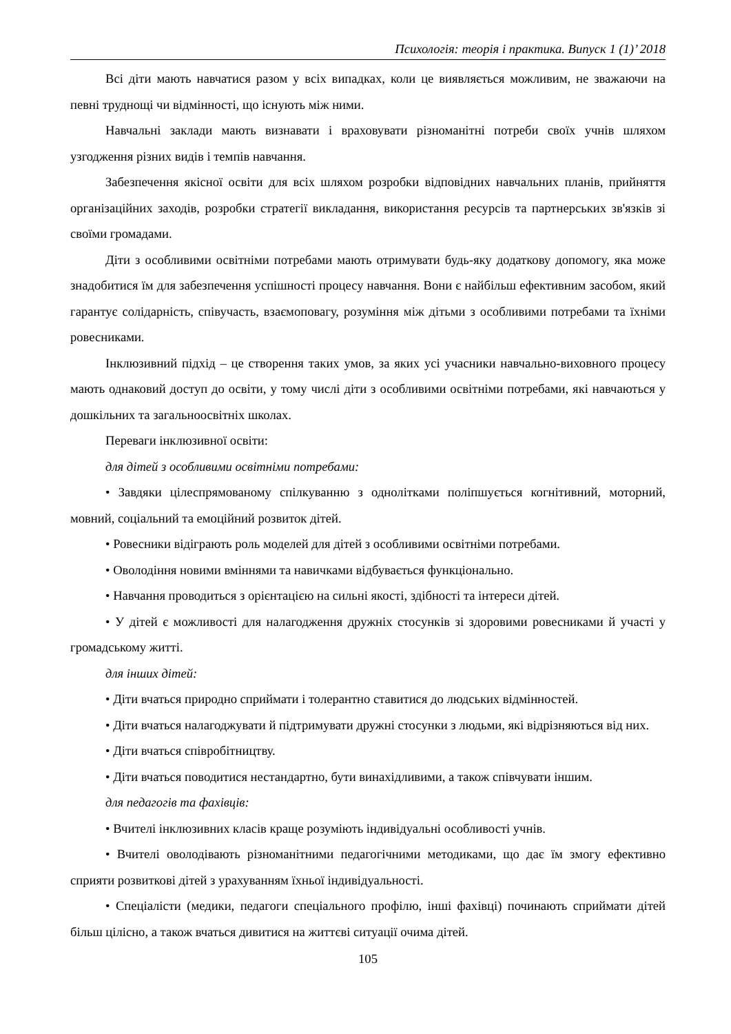Психологія: теорія і практика. Випуск 1 (1)’ 2018
Всі діти мають навчатися разом у всіх випадках, коли це виявляється можливим, не зважаючи на певні труднощі чи відмінності, що існують між ними.
Навчальні заклади мають визнавати і враховувати різноманітні потреби своїх учнів шляхом узгодження різних видів і темпів навчання.
Забезпечення якісної освіти для всіх шляхом розробки відповідних навчальних планів, прийняття організаційних заходів, розробки стратегії викладання, використання ресурсів та партнерських зв'язків зі своїми громадами.
Діти з особливими освітніми потребами мають отримувати будь-яку додаткову допомогу, яка може знадобитися їм для забезпечення успішності процесу навчання. Вони є найбільш ефективним засобом, який гарантує солідарність, співучасть, взаємоповагу, розуміння між дітьми з особливими потребами та їхніми ровесниками.
Інклюзивний підхід – це створення таких умов, за яких усі учасники навчально-виховного процесу мають однаковий доступ до освіти, у тому числі діти з особливими освітніми потребами, які навчаються у дошкільних та загальноосвітніх школах.
Переваги інклюзивної освіти:
для дітей з особливими освітніми потребами:
• Завдяки цілеспрямованому спілкуванню з однолітками поліпшується когнітивний, моторний, мовний, соціальний та емоційний розвиток дітей.
• Ровесники відіграють роль моделей для дітей з особливими освітніми потребами.
• Оволодіння новими вміннями та навичками відбувається функціонально.
• Навчання проводиться з орієнтацією на сильні якості, здібності та інтереси дітей.
• У дітей є можливості для налагодження дружніх стосунків зі здоровими ровесниками й участі у громадському житті.
для інших дітей:
• Діти вчаться природно сприймати і толерантно ставитися до людських відмінностей.
• Діти вчаться налагоджувати й підтримувати дружні стосунки з людьми, які відрізняються від них.
• Діти вчаться співробітництву.
• Діти вчаться поводитися нестандартно, бути винахідливими, а також співчувати іншим.
для педагогів та фахівців:
• Вчителі інклюзивних класів краще розуміють індивідуальні особливості учнів.
• Вчителі оволодівають різноманітними педагогічними методиками, що дає їм змогу ефективно сприяти розвиткові дітей з урахуванням їхньої індивідуальності.
• Спеціалісти (медики, педагоги спеціального профілю, інші фахівці) починають сприймати дітей більш цілісно, а також вчаться дивитися на життєві ситуації очима дітей.
105